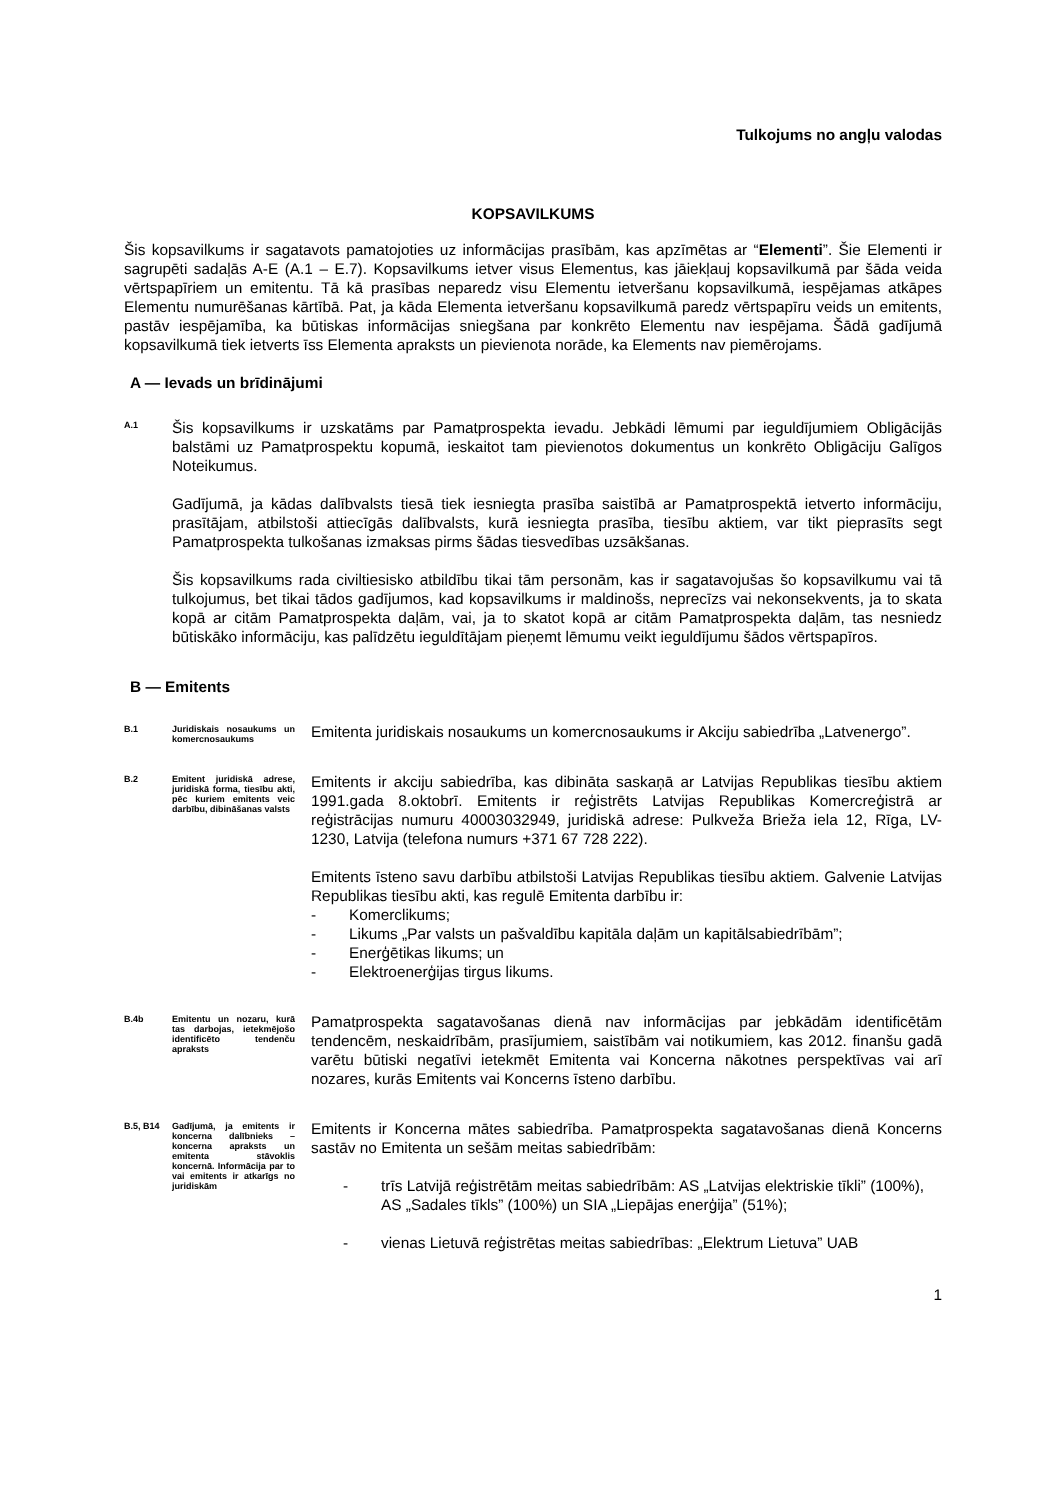Tulkojums no angļu valodas
KOPSAVILKUMS
Šis kopsavilkums ir sagatavots pamatojoties uz informācijas prasībām, kas apzīmētas ar “Elementi”. Šie Elementi ir sagrupēti sadaļās A-E (A.1 – E.7). Kopsavilkums ietver visus Elementus, kas jāiekļauj kopsavilkumā par šāda veida vērtspapīriem un emitentu. Tā kā prasības neparedz visu Elementu ietveršanu kopsavilkumā, iespējamas atkāpes Elementu numurēšanas kārtībā. Pat, ja kāda Elementa ietveršanu kopsavilkumā paredz vērtspapīru veids un emitents, pastāv iespējamība, ka būtiskas informācijas sniegšana par konkrēto Elementu nav iespējama. Šādā gadījumā kopsavilkumā tiek ietverts īss Elementa apraksts un pievienota norāde, ka Elements nav piemērojams.
A — Ievads un brīdinājumi
A.1
Šis kopsavilkums ir uzskatāms par Pamatprospekta ievadu. Jebkādi lēmumi par ieguldījumiem Obligācijās balstāmi uz Pamatprospektu kopumā, ieskaitot tam pievienotos dokumentus un konkrēto Obligāciju Galīgos Noteikumus.
Gadījumā, ja kādas dalībvalsts tiesā tiek iesniegta prasība saistībā ar Pamatprospektā ietverto informāciju, prasītājam, atbilstoši attiecīgās dalībvalsts, kurā iesniegta prasība, tiesību aktiem, var tikt pieprasīts segt Pamatprospekta tulkošanas izmaksas pirms šādas tiesvedības uzsākšanas.
Šis kopsavilkums rada civiltiesisko atbildību tikai tām personām, kas ir sagatavojušas šo kopsavilkumu vai tā tulkojumus, bet tikai tādos gadījumos, kad kopsavilkums ir maldinošs, neprecīzs vai nekonsekvents, ja to skata kopā ar citām Pamatprospekta daļām, vai, ja to skatot kopā ar citām Pamatprospekta daļām, tas nesniedz būtiskāko informāciju, kas palīdzētu ieguldītājam pieņemt lēmumu veikt ieguldījumu šādos vērtspapīros.
B — Emitents
B.1
Juridiskais nosaukums un komercnosaukums
Emitenta juridiskais nosaukums un komercnosaukums ir Akciju sabiedrība „Latvenergo”.
B.2
Emitent juridiskā adrese, juridiskā forma, tiesību akti, pēc kuriem emitents veic darbību, dibināšanas valsts
Emitents ir akciju sabiedrība, kas dibināta saskaņā ar Latvijas Republikas tiesību aktiem 1991.gada 8.oktobrī. Emitents ir reģistrēts Latvijas Republikas Komercreģistrā ar reģistrācijas numuru 40003032949, juridiskā adrese: Pulkveža Brieža iela 12, Rīga, LV-1230, Latvija (telefona numurs +371 67 728 222).
Emitents īsteno savu darbību atbilstoši Latvijas Republikas tiesību aktiem. Galvenie Latvijas Republikas tiesību akti, kas regulē Emitenta darbību ir:
- Komerclikums;
- Likums „Par valsts un pašvaldību kapitāla daļām un kapitālsabiedrībām”;
- Enerģētikas likums; un
- Elektroenerģijas tirgus likums.
B.4b
Emitentu un nozaru, kurā tas darbojas, ietekmējošo identificēto tendenču apraksts
Pamatprospekta sagatavošanas dienā nav informācijas par jebkādām identificētām tendencēm, neskaidrībām, prasījumiem, saistībām vai notikumiem, kas 2012. finanšu gadā varētu būtiski negatīvi ietekmēt Emitenta vai Koncerna nākotnes perspektīvas vai arī nozares, kurās Emitents vai Koncerns īsteno darbību.
B.5, B14
Gadījumā, ja emitents ir koncerna dalībnieks – koncerna apraksts un emitenta stāvoklis koncernā. Informācija par to vai emitents ir atkarīgs no juridiskām
Emitents ir Koncerna mātes sabiedrība. Pamatprospekta sagatavošanas dienā Koncerns sastāv no Emitenta un sešām meitas sabiedrībām:
- trīs Latvijā reģistrētām meitas sabiedrībām: AS „Latvijas elektriskie tīkli” (100%), AS „Sadales tīkls” (100%) un SIA „Liepājas enerģija” (51%);
- vienas Lietuvā reģistrētas meitas sabiedrības: „Elektrum Lietuva” UAB
1